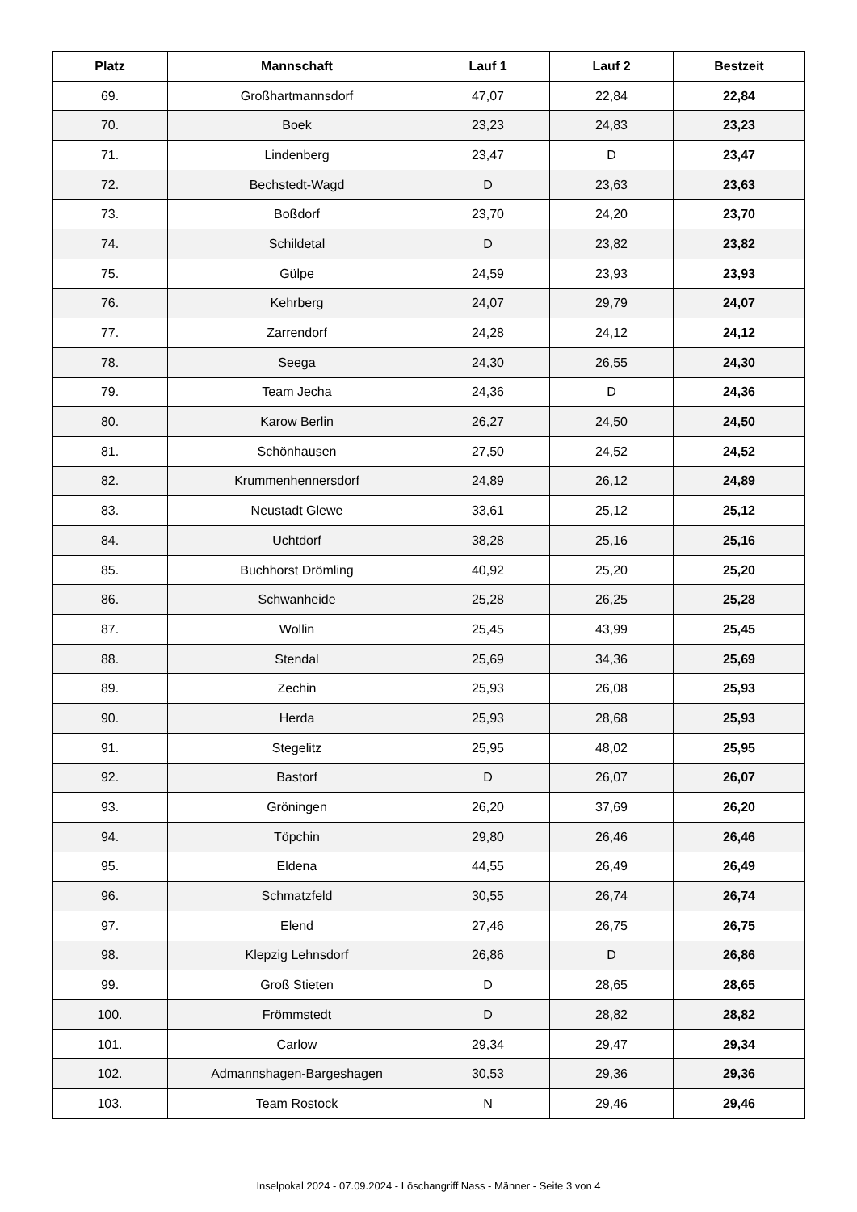| Platz | Mannschaft | Lauf 1 | Lauf 2 | Bestzeit |
| --- | --- | --- | --- | --- |
| 69. | Großhartmannsdorf | 47,07 | 22,84 | 22,84 |
| 70. | Boek | 23,23 | 24,83 | 23,23 |
| 71. | Lindenberg | 23,47 | D | 23,47 |
| 72. | Bechstedt-Wagd | D | 23,63 | 23,63 |
| 73. | Boßdorf | 23,70 | 24,20 | 23,70 |
| 74. | Schildetal | D | 23,82 | 23,82 |
| 75. | Gülpe | 24,59 | 23,93 | 23,93 |
| 76. | Kehrberg | 24,07 | 29,79 | 24,07 |
| 77. | Zarrendorf | 24,28 | 24,12 | 24,12 |
| 78. | Seega | 24,30 | 26,55 | 24,30 |
| 79. | Team Jecha | 24,36 | D | 24,36 |
| 80. | Karow Berlin | 26,27 | 24,50 | 24,50 |
| 81. | Schönhausen | 27,50 | 24,52 | 24,52 |
| 82. | Krummenhennersdorf | 24,89 | 26,12 | 24,89 |
| 83. | Neustadt Glewe | 33,61 | 25,12 | 25,12 |
| 84. | Uchtdorf | 38,28 | 25,16 | 25,16 |
| 85. | Buchhorst Drömling | 40,92 | 25,20 | 25,20 |
| 86. | Schwanheide | 25,28 | 26,25 | 25,28 |
| 87. | Wollin | 25,45 | 43,99 | 25,45 |
| 88. | Stendal | 25,69 | 34,36 | 25,69 |
| 89. | Zechin | 25,93 | 26,08 | 25,93 |
| 90. | Herda | 25,93 | 28,68 | 25,93 |
| 91. | Stegelitz | 25,95 | 48,02 | 25,95 |
| 92. | Bastorf | D | 26,07 | 26,07 |
| 93. | Gröningen | 26,20 | 37,69 | 26,20 |
| 94. | Töpchin | 29,80 | 26,46 | 26,46 |
| 95. | Eldena | 44,55 | 26,49 | 26,49 |
| 96. | Schmatzfeld | 30,55 | 26,74 | 26,74 |
| 97. | Elend | 27,46 | 26,75 | 26,75 |
| 98. | Klepzig Lehnsdorf | 26,86 | D | 26,86 |
| 99. | Groß Stieten | D | 28,65 | 28,65 |
| 100. | Frömmstedt | D | 28,82 | 28,82 |
| 101. | Carlow | 29,34 | 29,47 | 29,34 |
| 102. | Admannshagen-Bargeshagen | 30,53 | 29,36 | 29,36 |
| 103. | Team Rostock | N | 29,46 | 29,46 |
Inselpokal 2024 - 07.09.2024 - Löschangriff Nass - Männer - Seite 3 von 4